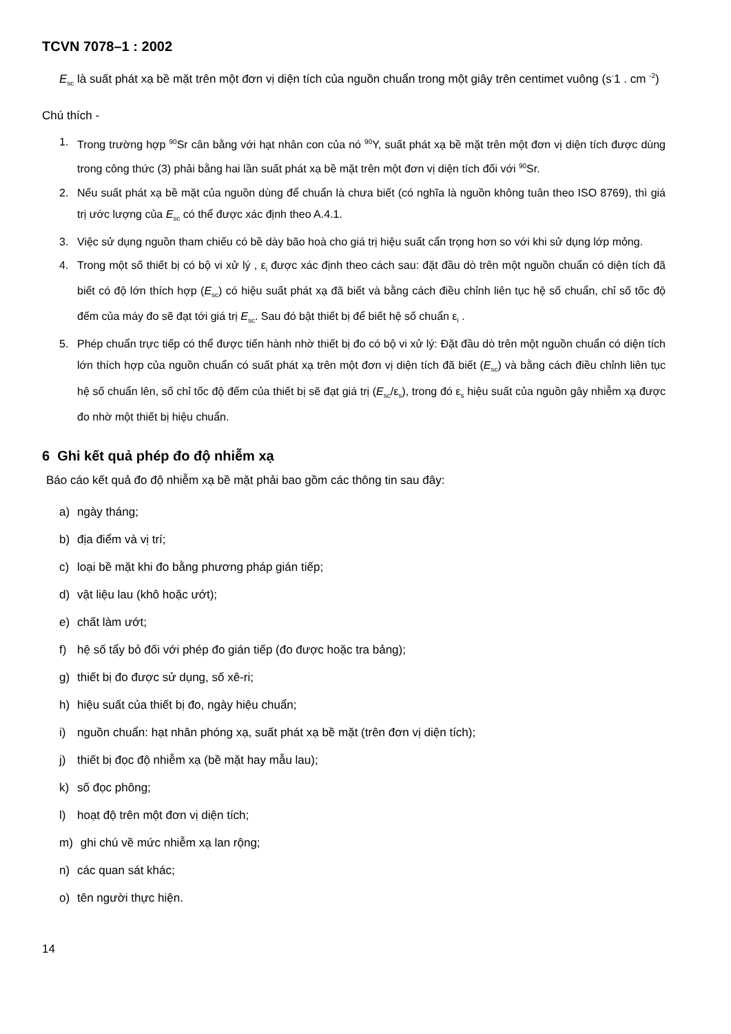TCVN 7078–1 : 2002
E<sub>sc</sub> là suất phát xạ bề mặt trên một đơn vị diện tích của nguồn chuẩn trong một giây trên centimet vuông (s<sup>-</sup>1 . cm <sup>-2</sup>)
Chú thích -
1. Trong trường hợp <sup>90</sup>Sr cân bằng với hạt nhân con của nó <sup>90</sup>Y, suất phát xạ bề mặt trên một đơn vị diện tích được dùng trong công thức (3) phải bằng hai lần suất phát xạ bề mặt trên một đơn vị diện tích đối với <sup>90</sup>Sr.
2. Nếu suất phát xạ bề mặt của nguồn dùng để chuẩn là chưa biết (có nghĩa là nguồn không tuân theo ISO 8769), thì giá trị ước lượng của E<sub>sc</sub> có thể được xác định theo A.4.1.
3. Việc sử dụng nguồn tham chiếu có bề dày bão hoà cho giá trị hiệu suất cẩn trọng hơn so với khi sử dụng lớp mỏng.
4. Trong một số thiết bị có bộ vi xử lý , ε<sub>i</sub> được xác định theo cách sau: đặt đầu dò trên một nguồn chuẩn có diện tích đã biết có độ lớn thích hợp (E<sub>sc</sub>) có hiệu suất phát xạ đã biết và bằng cách điều chỉnh liên tục hệ số chuẩn, chỉ số tốc độ đếm của máy đo sẽ đạt tới giá trị E<sub>sc</sub>. Sau đó bật thiết bị để biết hệ số chuẩn ε<sub>i</sub> .
5. Phép chuẩn trực tiếp có thể được tiến hành nhờ thiết bị đo có bộ vi xử lý: Đặt đầu dò trên một nguồn chuẩn có diện tích lớn thích hợp của nguồn chuẩn có suất phát xạ trên một đơn vị diện tích đã biết (E<sub>sc</sub>) và bằng cách điều chỉnh liên tục hệ số chuẩn lên, số chỉ tốc độ đếm của thiết bị sẽ đạt giá trị (E<sub>sc</sub>/ε<sub>s</sub>), trong đó ε<sub>s</sub> hiệu suất của nguồn gây nhiễm xạ được đo nhờ một thiết bị hiệu chuẩn.
6 Ghi kết quả phép đo độ nhiễm xạ
Báo cáo kết quả đo độ nhiễm xạ bề mặt phải bao gồm các thông tin sau đây:
a) ngày tháng;
b) địa điểm và vị trí;
c) loại bề mặt khi đo bằng phương pháp gián tiếp;
d) vật liệu lau (khô hoặc ướt);
e) chất làm ướt;
f) hệ số tẩy bỏ đối với phép đo gián tiếp (đo được hoặc tra bảng);
g) thiết bị đo được sử dụng, số xê-ri;
h) hiệu suất của thiết bị đo, ngày hiệu chuẩn;
i) nguồn chuẩn: hạt nhân phóng xạ, suất phát xạ bề mặt (trên đơn vị diện tích);
j) thiết bị đọc độ nhiễm xạ (bề mặt hay mẫu lau);
k) số đọc phông;
l) hoạt độ trên một đơn vị diện tích;
m) ghi chú về mức nhiễm xạ lan rộng;
n) các quan sát khác;
o) tên người thực hiện.
14